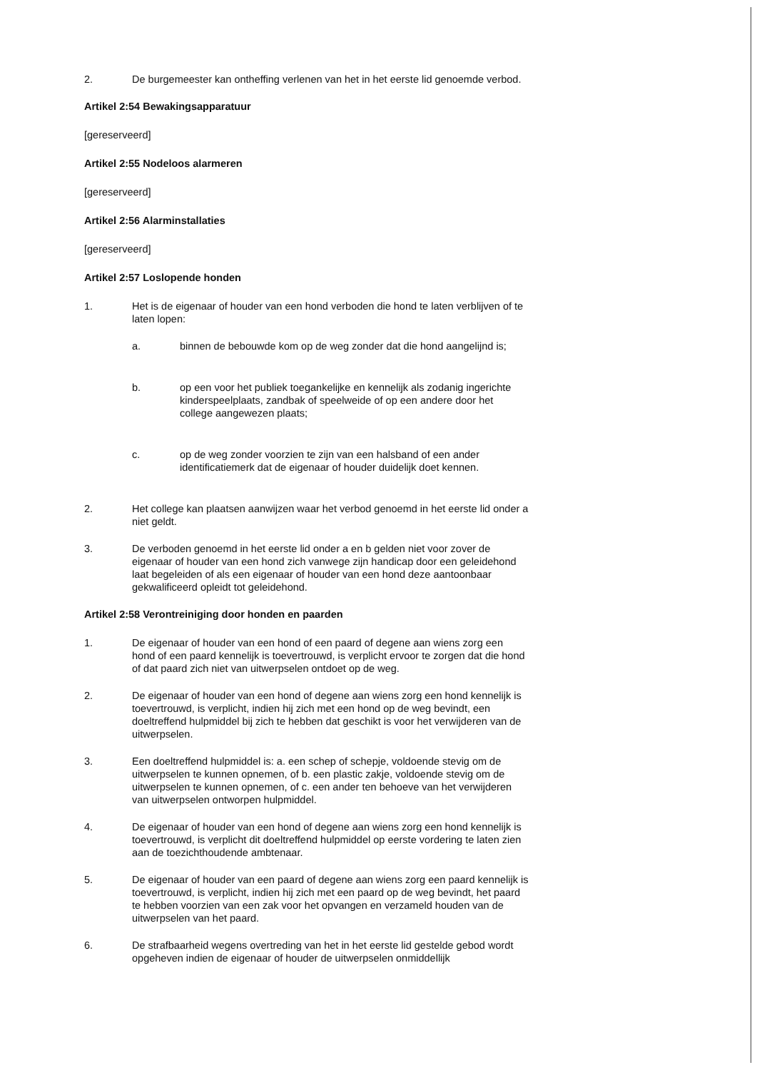2. De burgemeester kan ontheffing verlenen van het in het eerste lid genoemde verbod.
Artikel 2:54 Bewakingsapparatuur
[gereserveerd]
Artikel 2:55 Nodeloos alarmeren
[gereserveerd]
Artikel 2:56 Alarminstallaties
[gereserveerd]
Artikel 2:57 Loslopende honden
1. Het is de eigenaar of houder van een hond verboden die hond te laten verblijven of te laten lopen:
a. binnen de bebouwde kom op de weg zonder dat die hond aangelijnd is;
b. op een voor het publiek toegankelijke en kennelijk als zodanig ingerichte kinderspeelplaats, zandbak of speelweide of op een andere door het college aangewezen plaats;
c. op de weg zonder voorzien te zijn van een halsband of een ander identificatiemerk dat de eigenaar of houder duidelijk doet kennen.
2. Het college kan plaatsen aanwijzen waar het verbod genoemd in het eerste lid onder a niet geldt.
3. De verboden genoemd in het eerste lid onder a en b gelden niet voor zover de eigenaar of houder van een hond zich vanwege zijn handicap door een geleidehond laat begeleiden of als een eigenaar of houder van een hond deze aantoonbaar gekwalificeerd opleidt tot geleidehond.
Artikel 2:58 Verontreiniging door honden en paarden
1. De eigenaar of houder van een hond of een paard of degene aan wiens zorg een hond of een paard kennelijk is toevertrouwd, is verplicht ervoor te zorgen dat die hond of dat paard zich niet van uitwerpselen ontdoet op de weg.
2. De eigenaar of houder van een hond of degene aan wiens zorg een hond kennelijk is toevertrouwd, is verplicht, indien hij zich met een hond op de weg bevindt, een doeltreffend hulpmiddel bij zich te hebben dat geschikt is voor het verwijderen van de uitwerpselen.
3. Een doeltreffend hulpmiddel is: a. een schep of schepje, voldoende stevig om de uitwerpselen te kunnen opnemen, of b. een plastic zakje, voldoende stevig om de uitwerpselen te kunnen opnemen, of c. een ander ten behoeve van het verwijderen van uitwerpselen ontworpen hulpmiddel.
4. De eigenaar of houder van een hond of degene aan wiens zorg een hond kennelijk is toevertrouwd, is verplicht dit doeltreffend hulpmiddel op eerste vordering te laten zien aan de toezichthoudende ambtenaar.
5. De eigenaar of houder van een paard of degene aan wiens zorg een paard kennelijk is toevertrouwd, is verplicht, indien hij zich met een paard op de weg bevindt, het paard te hebben voorzien van een zak voor het opvangen en verzameld houden van de uitwerpselen van het paard.
6. De strafbaarheid wegens overtreding van het in het eerste lid gestelde gebod wordt opgeheven indien de eigenaar of houder de uitwerpselen onmiddellijk